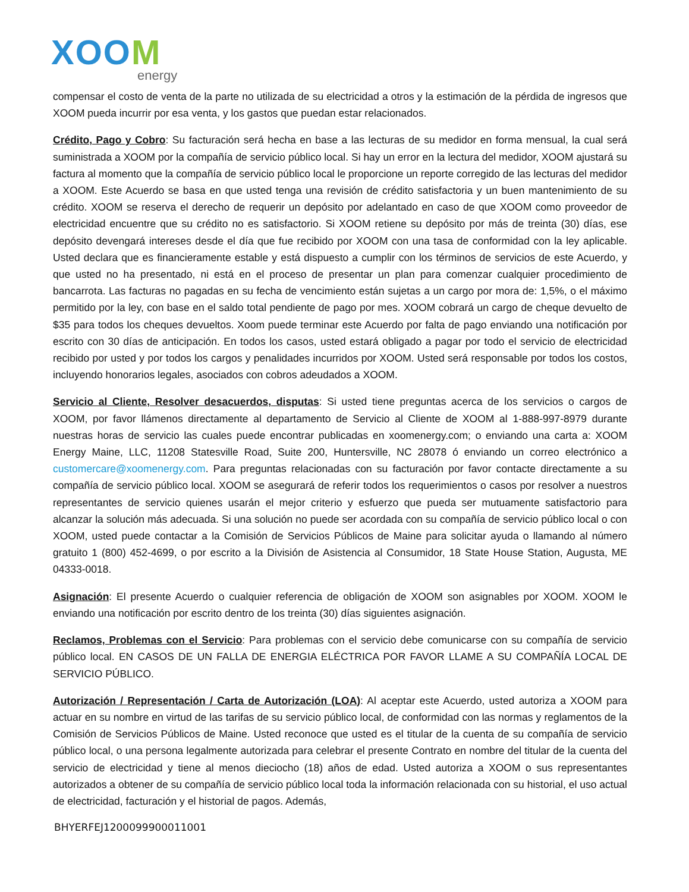XOOM
energy
compensar el costo de venta de la parte no utilizada de su electricidad a otros y la estimación de la pérdida de ingresos que XOOM pueda incurrir por esa venta, y los gastos que puedan estar relacionados.
Crédito, Pago y Cobro: Su facturación será hecha en base a las lecturas de su medidor en forma mensual, la cual será suministrada a XOOM por la compañía de servicio público local. Si hay un error en la lectura del medidor, XOOM ajustará su factura al momento que la compañía de servicio público local le proporcione un reporte corregido de las lecturas del medidor a XOOM. Este Acuerdo se basa en que usted tenga una revisión de crédito satisfactoria y un buen mantenimiento de su crédito. XOOM se reserva el derecho de requerir un depósito por adelantado en caso de que XOOM como proveedor de electricidad encuentre que su crédito no es satisfactorio. Si XOOM retiene su depósito por más de treinta (30) días, ese depósito devengará intereses desde el día que fue recibido por XOOM con una tasa de conformidad con la ley aplicable. Usted declara que es financieramente estable y está dispuesto a cumplir con los términos de servicios de este Acuerdo, y que usted no ha presentado, ni está en el proceso de presentar un plan para comenzar cualquier procedimiento de bancarrota. Las facturas no pagadas en su fecha de vencimiento están sujetas a un cargo por mora de: 1,5%, o el máximo permitido por la ley, con base en el saldo total pendiente de pago por mes. XOOM cobrará un cargo de cheque devuelto de $35 para todos los cheques devueltos. Xoom puede terminar este Acuerdo por falta de pago enviando una notificación por escrito con 30 días de anticipación. En todos los casos, usted estará obligado a pagar por todo el servicio de electricidad recibido por usted y por todos los cargos y penalidades incurridos por XOOM. Usted será responsable por todos los costos, incluyendo honorarios legales, asociados con cobros adeudados a XOOM.
Servicio al Cliente, Resolver desacuerdos, disputas: Si usted tiene preguntas acerca de los servicios o cargos de XOOM, por favor llámenos directamente al departamento de Servicio al Cliente de XOOM al 1-888-997-8979 durante nuestras horas de servicio las cuales puede encontrar publicadas en xoomenergy.com; o enviando una carta a: XOOM Energy Maine, LLC, 11208 Statesville Road, Suite 200, Huntersville, NC 28078 ó enviando un correo electrónico a customercare@xoomenergy.com. Para preguntas relacionadas con su facturación por favor contacte directamente a su compañía de servicio público local. XOOM se asegurará de referir todos los requerimientos o casos por resolver a nuestros representantes de servicio quienes usarán el mejor criterio y esfuerzo que pueda ser mutuamente satisfactorio para alcanzar la solución más adecuada. Si una solución no puede ser acordada con su compañía de servicio público local o con XOOM, usted puede contactar a la Comisión de Servicios Públicos de Maine para solicitar ayuda o llamando al número gratuito 1 (800) 452-4699, o por escrito a la División de Asistencia al Consumidor, 18 State House Station, Augusta, ME 04333-0018.
Asignación: El presente Acuerdo o cualquier referencia de obligación de XOOM son asignables por XOOM. XOOM le enviando una notificación por escrito dentro de los treinta (30) días siguientes asignación.
Reclamos, Problemas con el Servicio: Para problemas con el servicio debe comunicarse con su compañía de servicio público local. EN CASOS DE UN FALLA DE ENERGIA ELÉCTRICA POR FAVOR LLAME A SU COMPAÑÍA LOCAL DE SERVICIO PÚBLICO.
Autorización / Representación / Carta de Autorización (LOA): Al aceptar este Acuerdo, usted autoriza a XOOM para actuar en su nombre en virtud de las tarifas de su servicio público local, de conformidad con las normas y reglamentos de la Comisión de Servicios Públicos de Maine. Usted reconoce que usted es el titular de la cuenta de su compañía de servicio público local, o una persona legalmente autorizada para celebrar el presente Contrato en nombre del titular de la cuenta del servicio de electricidad y tiene al menos dieciocho (18) años de edad. Usted autoriza a XOOM o sus representantes autorizados a obtener de su compañía de servicio público local toda la información relacionada con su historial, el uso actual de electricidad, facturación y el historial de pagos. Además,
BHYERFEJ1200099900011001